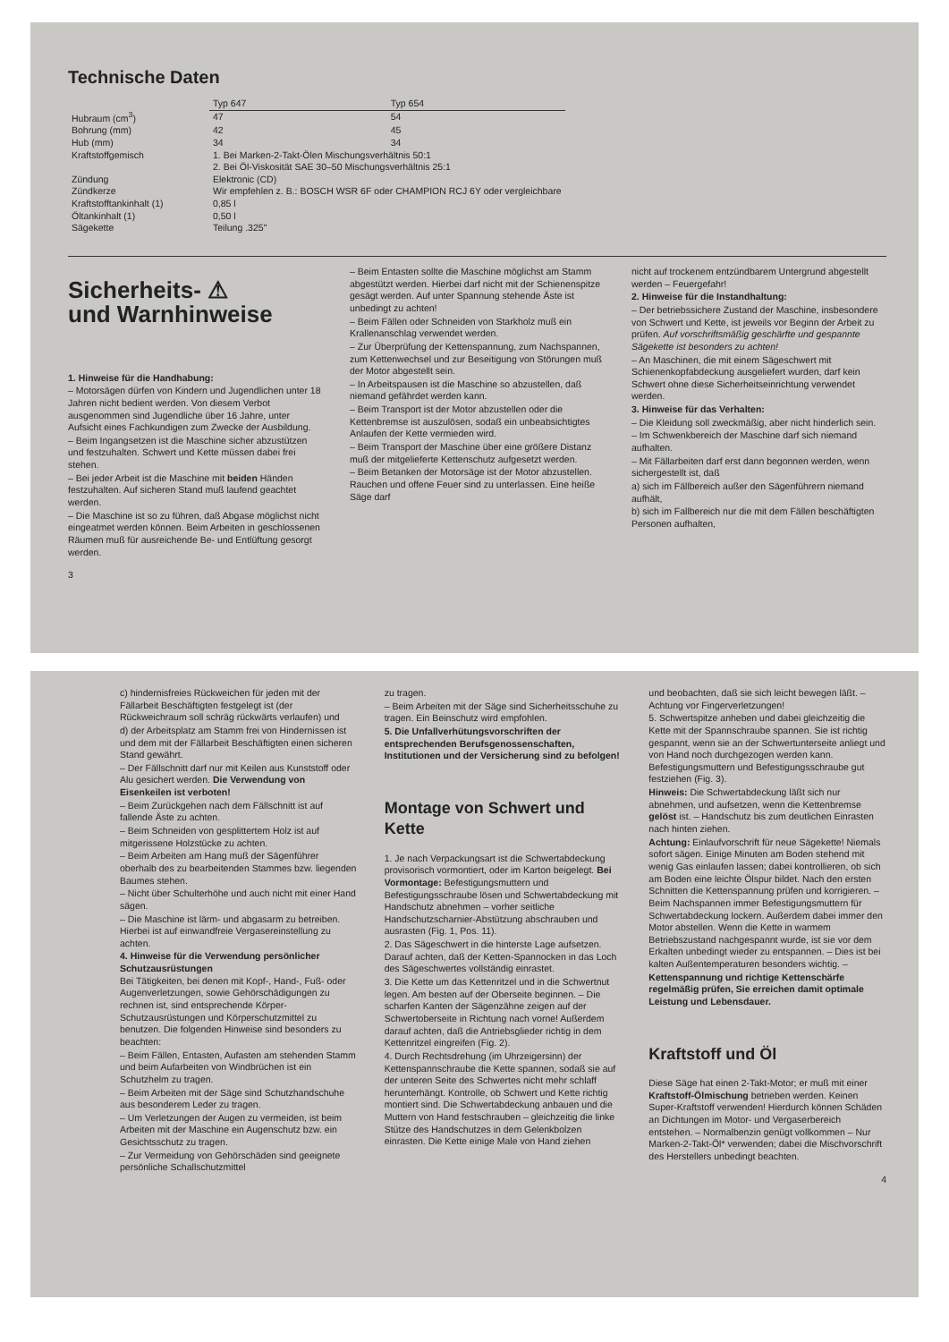Technische Daten
| | Typ 647 | Typ 654 |
| --- | --- | --- |
| Hubraum (cm<sup>3</sup>) | 47 | 54 |
| Bohrung (mm) | 42 | 45 |
| Hub (mm) | 34 | 34 |
| Kraftstoffgemisch | 1. Bei Marken-2-Takt-Ölen Mischungsverhältnis 50:1 2. Bei Öl-Viskosität SAE 30–50 Mischungsverhältnis 25:1 | |
| Zündung | Elektronic (CD) | |
| Zündkerze | Wir empfehlen z. B.: BOSCH WSR 6F oder CHAMPION RCJ 6Y oder vergleichbare | |
| Kraftstofftankinhalt (1) | 0,85 l | |
| Öltankinhalt (1) | 0,50 l | |
| Sägekette | Teilung .325" | |
Sicherheits- ⚠
und Warnhinweise
1. Hinweise für die Handhabung:
– Motorsägen dürfen von Kindern und Jugendlichen unter 18 Jahren nicht bedient werden. Von diesem Verbot ausgenommen sind Jugendliche über 16 Jahre, unter Aufsicht eines Fachkundigen zum Zwecke der Ausbildung.
– Beim Ingangsetzen ist die Maschine sicher abzustützen und festzuhalten. Schwert und Kette müssen dabei frei stehen.
– Bei jeder Arbeit ist die Maschine mit beiden Händen festzuhalten. Auf sicheren Stand muß laufend geachtet werden.
– Die Maschine ist so zu führen, daß Abgase möglichst nicht eingeatmet werden können. Beim Arbeiten in geschlossenen Räumen muß für ausreichende Be- und Entlüftung gesorgt werden.
3
– Beim Entasten sollte die Maschine möglichst am Stamm abgestützt werden. Hierbei darf nicht mit der Schienenspitze gesägt werden. Auf unter Spannung stehende Äste ist unbedingt zu achten!
– Beim Fällen oder Schneiden von Starkholz muß ein Krallenanschlag verwendet werden.
– Zur Überprüfung der Kettenspannung, zum Nachspannen, zum Kettenwechsel und zur Beseitigung von Störungen muß der Motor abgestellt sein.
– In Arbeitspausen ist die Maschine so abzustellen, daß niemand gefährdet werden kann.
– Beim Transport ist der Motor abzustellen oder die Kettenbremse ist auszulösen, sodaß ein unbeabsichtigtes Anlaufen der Kette vermieden wird.
– Beim Transport der Maschine über eine größere Distanz muß der mitgelieferte Kettenschutz aufgesetzt werden.
– Beim Betanken der Motorsäge ist der Motor abzustellen. Rauchen und offene Feuer sind zu unterlassen. Eine heiße Säge darf
nicht auf trockenem entzündbarem Untergrund abgestellt werden – Feuergefahr!
2. Hinweise für die Instandhaltung:
– Der betriebssichere Zustand der Maschine, insbesondere von Schwert und Kette, ist jeweils vor Beginn der Arbeit zu prüfen. Auf vorschriftsmäßig geschärfte und gespannte Sägekette ist besonders zu achten!
– An Maschinen, die mit einem Sägeschwert mit Schienenkopfabdeckung ausgeliefert wurden, darf kein Schwert ohne diese Sicherheitseinrichtung verwendet werden.
3. Hinweise für das Verhalten:
– Die Kleidung soll zweckmäßig, aber nicht hinderlich sein.
– Im Schwenkbereich der Maschine darf sich niemand aufhalten.
– Mit Fällarbeiten darf erst dann begonnen werden, wenn sichergestellt ist, daß
a) sich im Fällbereich außer den Sägenführern niemand aufhält,
b) sich im Fallbereich nur die mit dem Fällen beschäftigten Personen aufhalten,
c) hindernisfreies Rückweichen für jeden mit der Fällarbeit Beschäftigten festgelegt ist (der Rückweichraum soll schräg rückwärts verlaufen) und
d) der Arbeitsplatz am Stamm frei von Hindernissen ist und dem mit der Fällarbeit Beschäftigten einen sicheren Stand gewährt.
– Der Fällschnitt darf nur mit Keilen aus Kunststoff oder Alu gesichert werden. Die Verwendung von Eisenkeilen ist verboten!
– Beim Zurückgehen nach dem Fällschnitt ist auf fallende Äste zu achten.
– Beim Schneiden von gesplittertem Holz ist auf mitgerissene Holzstücke zu achten.
– Beim Arbeiten am Hang muß der Sägenführer oberhalb des zu bearbeitenden Stammes bzw. liegenden Baumes stehen.
– Nicht über Schulterhöhe und auch nicht mit einer Hand sägen.
– Die Maschine ist lärm- und abgasarm zu betreiben. Hierbei ist auf einwandfreie Vergasereinstellung zu achten.
4. Hinweise für die Verwendung persönlicher Schutzausrüstungen
Bei Tätigkeiten, bei denen mit Kopf-, Hand-, Fuß- oder Augenverletzungen, sowie Gehörschädigungen zu rechnen ist, sind entsprechende Körper-Schutzausrüstungen und Körperschutzmittel zu benutzen. Die folgenden Hinweise sind besonders zu beachten:
– Beim Fällen, Entasten, Aufasten am stehenden Stamm und beim Aufarbeiten von Windbrüchen ist ein Schutzhelm zu tragen.
– Beim Arbeiten mit der Säge sind Schutzhandschuhe aus besonderem Leder zu tragen.
– Um Verletzungen der Augen zu vermeiden, ist beim Arbeiten mit der Maschine ein Augenschutz bzw. ein Gesichtsschutz zu tragen.
– Zur Vermeidung von Gehörschäden sind geeignete persönliche Schallschutzmittel
zu tragen.
– Beim Arbeiten mit der Säge sind Sicherheitsschuhe zu tragen. Ein Beinschutz wird empfohlen.
5. Die Unfallverhütungsvorschriften der entsprechenden Berufsgenossenschaften, Institutionen und der Versicherung sind zu befolgen!
Montage von Schwert und Kette
1. Je nach Verpackungsart ist die Schwertabdeckung provisorisch vormontiert, oder im Karton beigelegt. Bei Vormontage: Befestigungsmuttern und Befestigungsschraube lösen und Schwertabdeckung mit Handschutz abnehmen – vorher seitliche Handschutzscharnier-Abstützung abschrauben und ausrasten (Fig. 1, Pos. 11).
2. Das Sägeschwert in die hinterste Lage aufsetzen. Darauf achten, daß der Ketten-Spannocken in das Loch des Sägeschwertes vollständig einrastet.
3. Die Kette um das Kettenritzel und in die Schwertnut legen. Am besten auf der Oberseite beginnen. – Die scharfen Kanten der Sägenzähne zeigen auf der Schwertoberseite in Richtung nach vorne! Außerdem darauf achten, daß die Antriebsglieder richtig in dem Kettenritzel eingreifen (Fig. 2).
4. Durch Rechtsdrehung (im Uhrzeigersinn) der Kettenspannschraube die Kette spannen, sodaß sie auf der unteren Seite des Schwertes nicht mehr schlaff herunterhängt. Kontrolle, ob Schwert und Kette richtig montiert sind. Die Schwertabdeckung anbauen und die Muttern von Hand festschrauben – gleichzeitig die linke Stütze des Handschutzes in dem Gelenkbolzen einrasten. Die Kette einige Male von Hand ziehen
und beobachten, daß sie sich leicht bewegen läßt. – Achtung vor Fingerverletzungen!
5. Schwertspitze anheben und dabei gleichzeitig die Kette mit der Spannschraube spannen. Sie ist richtig gespannt, wenn sie an der Schwertunterseite anliegt und von Hand noch durchgezogen werden kann. Befestigungsmuttern und Befestigungsschraube gut festziehen (Fig. 3).
Hinweis: Die Schwertabdeckung läßt sich nur abnehmen, und aufsetzen, wenn die Kettenbremse gelöst ist. – Handschutz bis zum deutlichen Einrasten nach hinten ziehen.
Achtung: Einlaufvorschrift für neue Sägekette! Niemals sofort sägen. Einige Minuten am Boden stehend mit wenig Gas einlaufen lassen; dabei kontrollieren, ob sich am Boden eine leichte Ölspur bildet. Nach den ersten Schnitten die Kettenspannung prüfen und korrigieren. – Beim Nachspannen immer Befestigungsmuttern für Schwertabdeckung lockern. Außerdem dabei immer den Motor abstellen. Wenn die Kette in warmem Betriebszustand nachgespannt wurde, ist sie vor dem Erkalten unbedingt wieder zu entspannen. – Dies ist bei kalten Außentemperaturen besonders wichtig. –
Kettenspannung und richtige Kettenschärfe regelmäßig prüfen, Sie erreichen damit optimale Leistung und Lebensdauer.
Kraftstoff und Öl
Diese Säge hat einen 2-Takt-Motor; er muß mit einer Kraftstoff-Ölmischung betrieben werden. Keinen Super-Kraftstoff verwenden! Hierdurch können Schäden an Dichtungen im Motor- und Vergaserbereich entstehen. – Normalbenzin genügt vollkommen – Nur Marken-2-Takt-Öl* verwenden; dabei die Mischvorschrift des Herstellers unbedingt beachten.
4